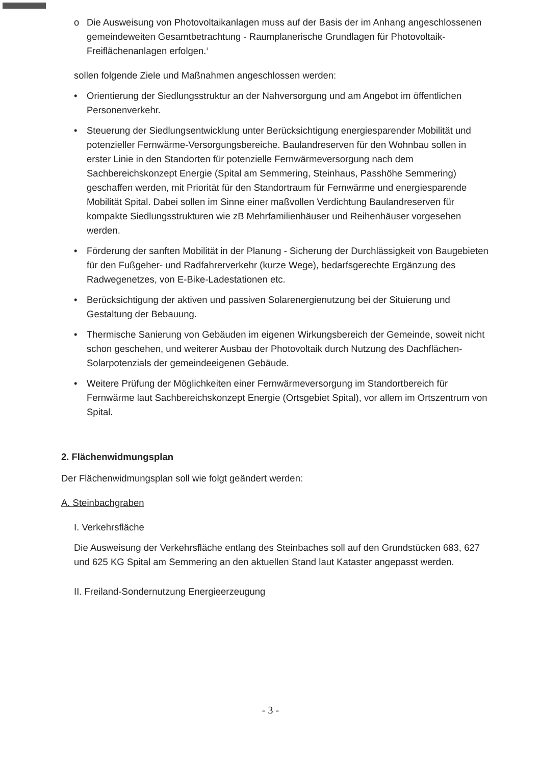o Die Ausweisung von Photovoltaikanlagen muss auf der Basis der im Anhang angeschlossenen gemeindeweiten Gesamtbetrachtung - Raumplanerische Grundlagen für Photovoltaik-Freiflächenanlagen erfolgen.‘
sollen folgende Ziele und Maßnahmen angeschlossen werden:
• Orientierung der Siedlungsstruktur an der Nahversorgung und am Angebot im öffentlichen Personenverkehr.
• Steuerung der Siedlungsentwicklung unter Berücksichtigung energiesparender Mobilität und potenzieller Fernwärme-Versorgungsbereiche. Baulandreserven für den Wohnbau sollen in erster Linie in den Standorten für potenzielle Fernwärmeversorgung nach dem Sachbereichskonzept Energie (Spital am Semmering, Steinhaus, Passhöhe Semmering) geschaffen werden, mit Priorität für den Standortraum für Fernwärme und energiesparende Mobilität Spital. Dabei sollen im Sinne einer maßvollen Verdichtung Baulandreserven für kompakte Siedlungsstrukturen wie zB Mehrfamilienhäuser und Reihenhäuser vorgesehen werden.
• Förderung der sanften Mobilität in der Planung - Sicherung der Durchlässigkeit von Baugebieten für den Fußgeher- und Radfahrerverkehr (kurze Wege), bedarfsgerechte Ergänzung des Radwegenetzes, von E-Bike-Ladestationen etc.
• Berücksichtigung der aktiven und passiven Solarenergienutzung bei der Situierung und Gestaltung der Bebauung.
• Thermische Sanierung von Gebäuden im eigenen Wirkungsbereich der Gemeinde, soweit nicht schon geschehen, und weiterer Ausbau der Photovoltaik durch Nutzung des Dachflächen-Solarpotenzials der gemeindeeigenen Gebäude.
• Weitere Prüfung der Möglichkeiten einer Fernwärmeversorgung im Standortbereich für Fernwärme laut Sachbereichskonzept Energie (Ortsgebiet Spital), vor allem im Ortszentrum von Spital.
2. Flächenwidmungsplan
Der Flächenwidmungsplan soll wie folgt geändert werden:
A. Steinbachgraben
I. Verkehrsfläche
Die Ausweisung der Verkehrsfläche entlang des Steinbaches soll auf den Grundstücken 683, 627 und 625 KG Spital am Semmering an den aktuellen Stand laut Kataster angepasst werden.
II. Freiland-Sondernutzung Energieerzeugung
- 3 -